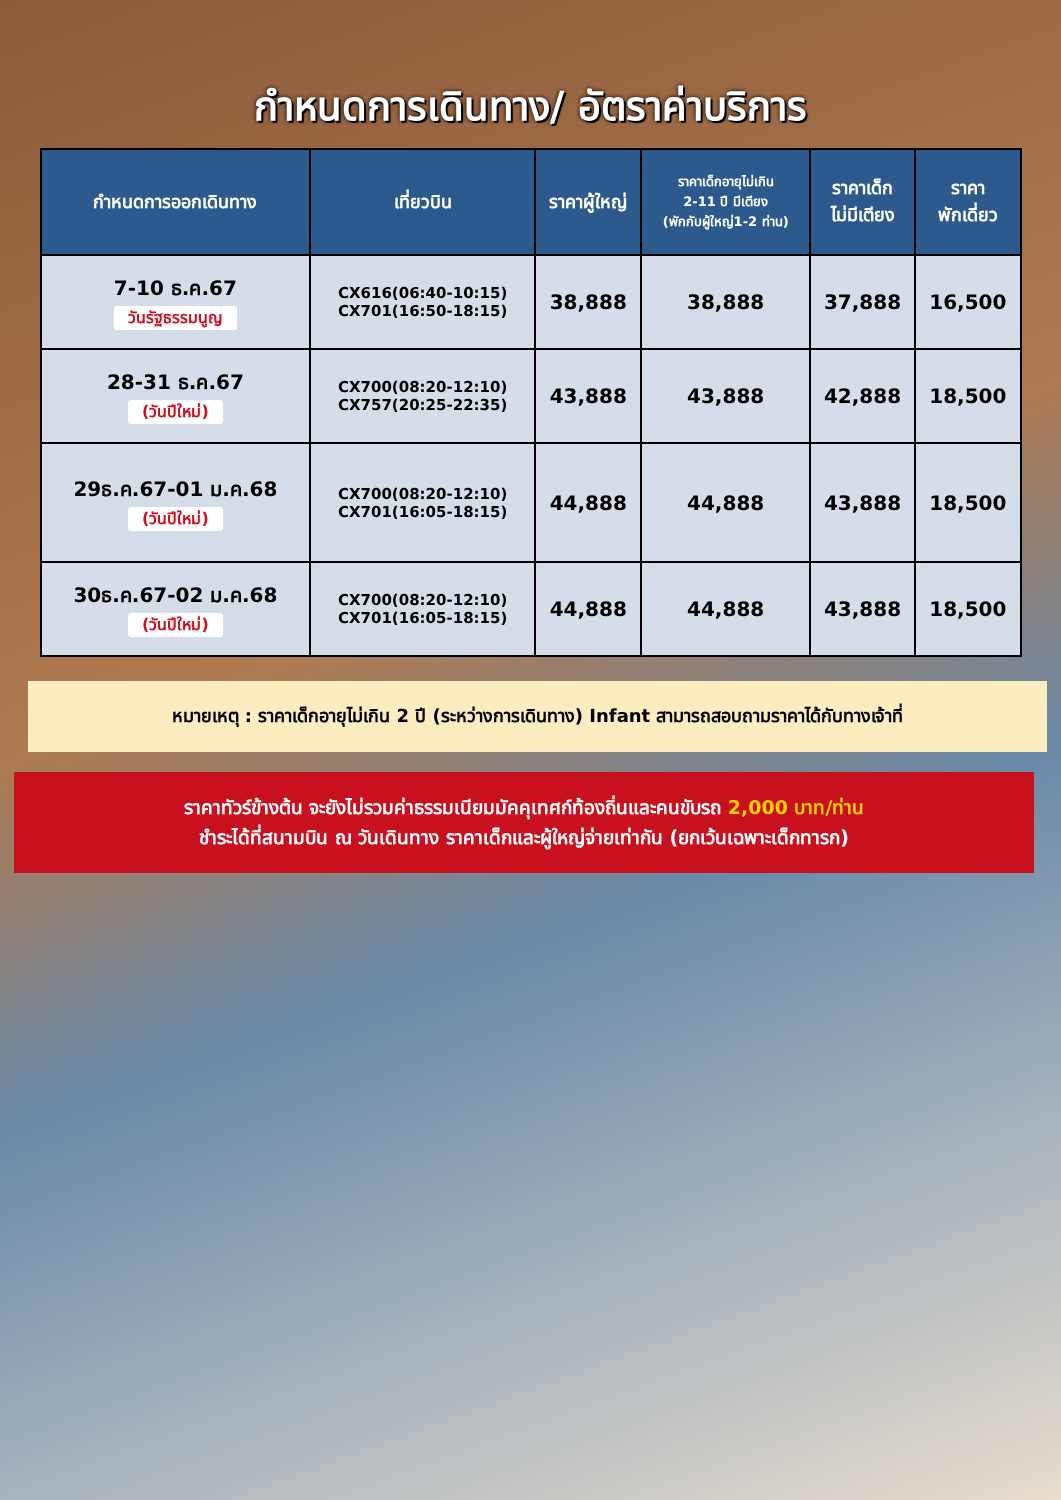กำหนดการเดินทาง/ อัตราค่าบริการ
| กำหนดการออกเดินทาง | เที่ยวบิน | ราคาผู้ใหญ่ | ราคาเด็กอายุไม่เกิน 2-11 ปี มีเตียง (พักกับผู้ใหญ่1-2 ท่าน) | ราคาเด็ก ไม่มีเตียง | ราคา พักเดี่ยว |
| --- | --- | --- | --- | --- | --- |
| 7-10 ธ.ค.67 วันรัฐธรรมนูญ | CX616(06:40-10:15) CX701(16:50-18:15) | 38,888 | 38,888 | 37,888 | 16,500 |
| 28-31 ธ.ค.67 (วันปีใหม่) | CX700(08:20-12:10) CX757(20:25-22:35) | 43,888 | 43,888 | 42,888 | 18,500 |
| 29ธ.ค.67-01 ม.ค.68 (วันปีใหม่) | CX700(08:20-12:10) CX701(16:05-18:15) | 44,888 | 44,888 | 43,888 | 18,500 |
| 30ธ.ค.67-02 ม.ค.68 (วันปีใหม่) | CX700(08:20-12:10) CX701(16:05-18:15) | 44,888 | 44,888 | 43,888 | 18,500 |
หมายเหตุ : ราคาเด็กอายุไม่เกิน 2 ปี (ระหว่างการเดินทาง) Infant สามารถสอบถามราคาได้กับทางเจ้าที่
ราคาทัวร์ข้างต้น จะยังไม่รวมค่าธรรมเนียมมัคคุเทศก์ท้องถิ่นและคนขับรถ 2,000 บาท/ท่าน
ชำระได้ที่สนามบิน ณ วันเดินทาง ราคาเด็กและผู้ใหญ่จ่ายเท่ากัน (ยกเว้นเฉพาะเด็กทารก)